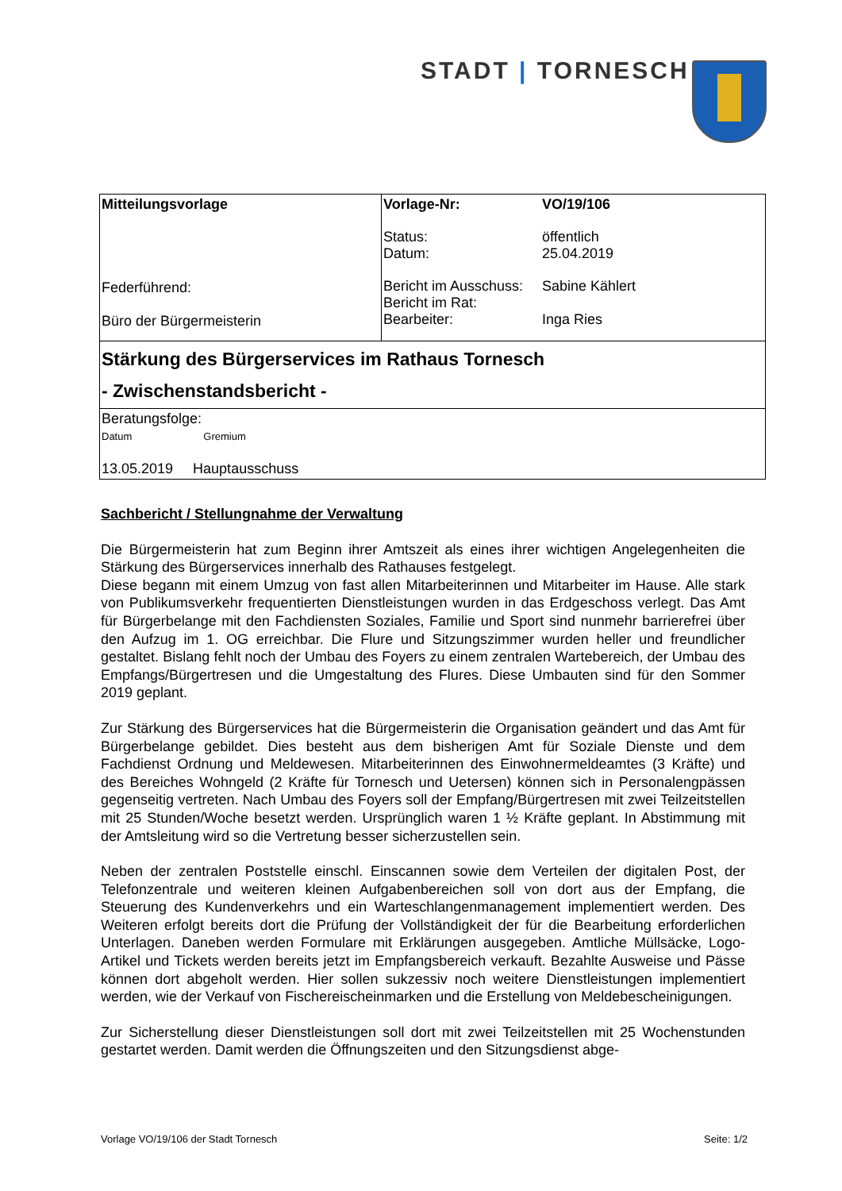STADT | TORNESCH
| Mitteilungsvorlage Federführend: Büro der Bürgermeisterin | / Vorlage-Nr: / VO/19/106 / / Status: Datum: / öffentlich 25.04.2019 / / Bericht im Ausschuss: Bericht im Rat: Bearbeiter: / Sabine Kählert Inga Ries / |
| Stärkung des Bürgerservices im Rathaus Tornesch - Zwischenstandsbericht - | |
| Beratungsfolge: Datum Gremium 13.05.2019 Hauptausschuss | |
Sachbericht / Stellungnahme der Verwaltung
Die Bürgermeisterin hat zum Beginn ihrer Amtszeit als eines ihrer wichtigen Angelegenheiten die Stärkung des Bürgerservices innerhalb des Rathauses festgelegt.
Diese begann mit einem Umzug von fast allen Mitarbeiterinnen und Mitarbeiter im Hause. Alle stark von Publikumsverkehr frequentierten Dienstleistungen wurden in das Erdgeschoss verlegt. Das Amt für Bürgerbelange mit den Fachdiensten Soziales, Familie und Sport sind nunmehr barrierefrei über den Aufzug im 1. OG erreichbar. Die Flure und Sitzungszimmer wurden heller und freundlicher gestaltet. Bislang fehlt noch der Umbau des Foyers zu einem zentralen Wartebereich, der Umbau des Empfangs/Bürgertresen und die Umgestaltung des Flures. Diese Umbauten sind für den Sommer 2019 geplant.
Zur Stärkung des Bürgerservices hat die Bürgermeisterin die Organisation geändert und das Amt für Bürgerbelange gebildet. Dies besteht aus dem bisherigen Amt für Soziale Dienste und dem Fachdienst Ordnung und Meldewesen. Mitarbeiterinnen des Einwohnermeldeamtes (3 Kräfte) und des Bereiches Wohngeld (2 Kräfte für Tornesch und Uetersen) können sich in Personalengpässen gegenseitig vertreten. Nach Umbau des Foyers soll der Empfang/Bürgertresen mit zwei Teilzeitstellen mit 25 Stunden/Woche besetzt werden. Ursprünglich waren 1 ½ Kräfte geplant. In Abstimmung mit der Amtsleitung wird so die Vertretung besser sicherzustellen sein.
Neben der zentralen Poststelle einschl. Einscannen sowie dem Verteilen der digitalen Post, der Telefonzentrale und weiteren kleinen Aufgabenbereichen soll von dort aus der Empfang, die Steuerung des Kundenverkehrs und ein Warteschlangenmanagement implementiert werden. Des Weiteren erfolgt bereits dort die Prüfung der Vollständigkeit der für die Bearbeitung erforderlichen Unterlagen. Daneben werden Formulare mit Erklärungen ausgegeben. Amtliche Müllsäcke, Logo-Artikel und Tickets werden bereits jetzt im Empfangsbereich verkauft. Bezahlte Ausweise und Pässe können dort abgeholt werden. Hier sollen sukzessiv noch weitere Dienstleistungen implementiert werden, wie der Verkauf von Fischereischeinmarken und die Erstellung von Meldebescheinigungen.
Zur Sicherstellung dieser Dienstleistungen soll dort mit zwei Teilzeitstellen mit 25 Wochenstunden gestartet werden. Damit werden die Öffnungszeiten und den Sitzungsdienst abge-
Vorlage VO/19/106 der Stadt Tornesch Seite: 1/2